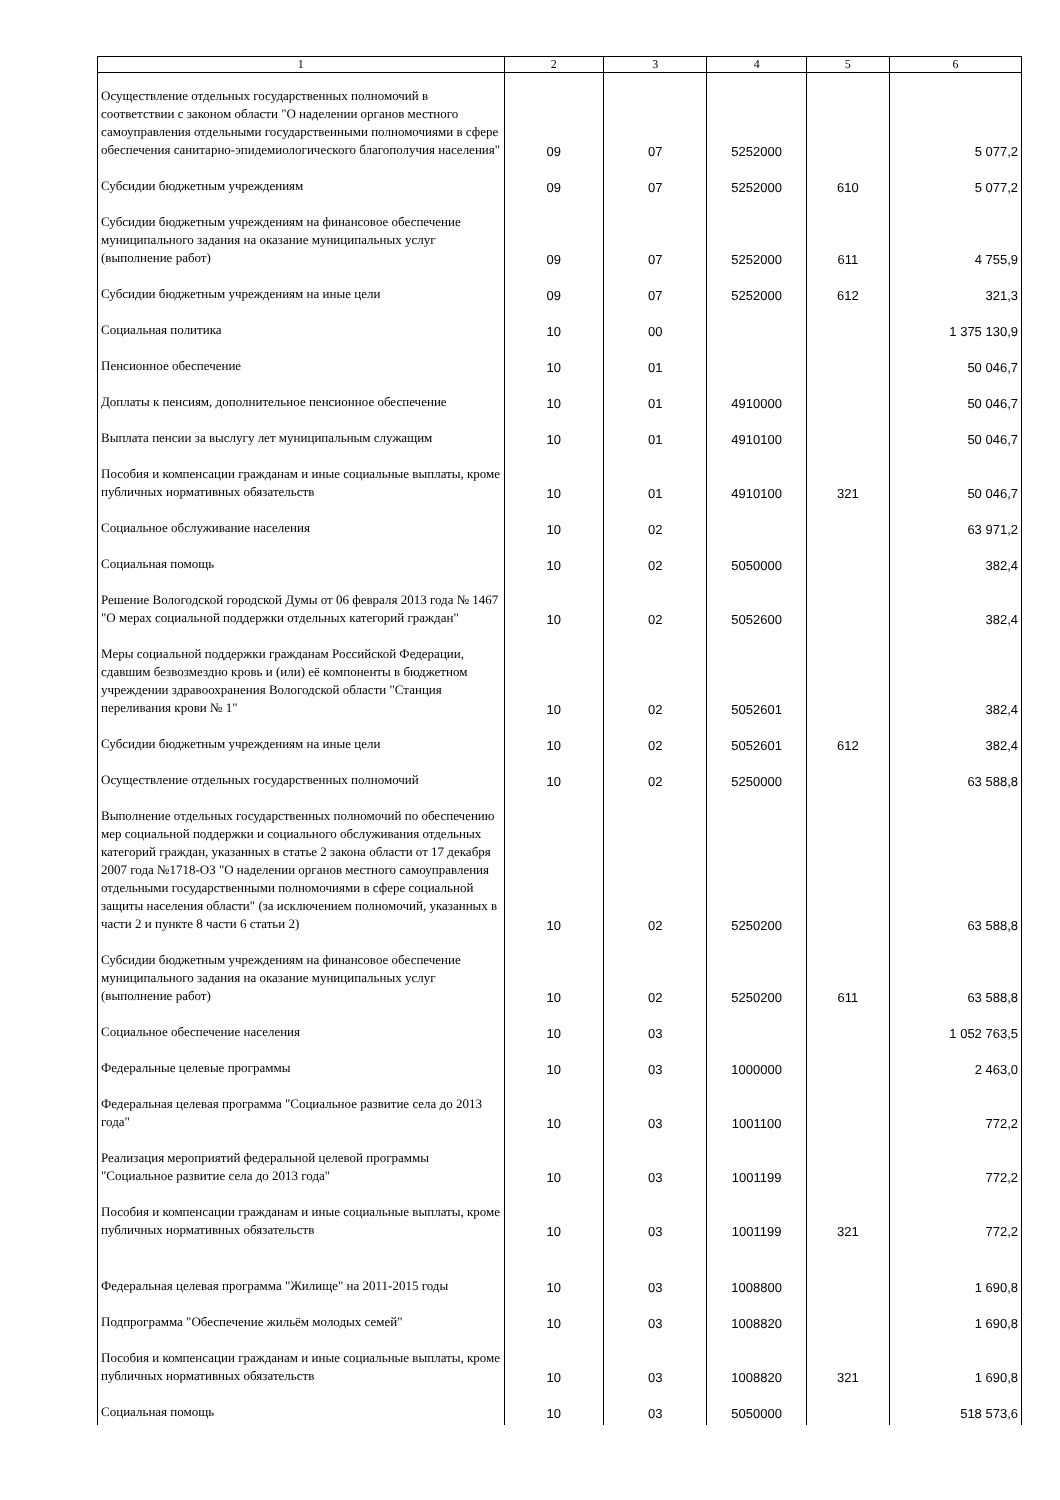| 1 | 2 | 3 | 4 | 5 | 6 |
| --- | --- | --- | --- | --- | --- |
| Осуществление отдельных государственных полномочий в соответствии с законом области "О наделении органов местного самоуправления отдельными государственными полномочиями в сфере обеспечения санитарно-эпидемиологического благополучия населения" | 09 | 07 | 5252000 | | 5 077,2 |
| Субсидии бюджетным учреждениям | 09 | 07 | 5252000 | 610 | 5 077,2 |
| Субсидии бюджетным учреждениям на финансовое обеспечение муниципального задания на оказание муниципальных услуг (выполнение работ) | 09 | 07 | 5252000 | 611 | 4 755,9 |
| Субсидии бюджетным учреждениям на иные цели | 09 | 07 | 5252000 | 612 | 321,3 |
| Социальная политика | 10 | 00 | | | 1 375 130,9 |
| Пенсионное обеспечение | 10 | 01 | | | 50 046,7 |
| Доплаты к пенсиям, дополнительное пенсионное обеспечение | 10 | 01 | 4910000 | | 50 046,7 |
| Выплата пенсии за выслугу лет муниципальным служащим | 10 | 01 | 4910100 | | 50 046,7 |
| Пособия и компенсации гражданам и иные социальные выплаты, кроме публичных нормативных обязательств | 10 | 01 | 4910100 | 321 | 50 046,7 |
| Социальное обслуживание населения | 10 | 02 | | | 63 971,2 |
| Социальная помощь | 10 | 02 | 5050000 | | 382,4 |
| Решение Вологодской городской Думы от 06 февраля 2013 года № 1467 "О мерах социальной поддержки отдельных категорий граждан" | 10 | 02 | 5052600 | | 382,4 |
| Меры социальной поддержки гражданам Российской Федерации, сдавшим безвозмездно кровь и (или) её компоненты в бюджетном учреждении здравоохранения Вологодской области "Станция переливания крови № 1" | 10 | 02 | 5052601 | | 382,4 |
| Субсидии бюджетным учреждениям на иные цели | 10 | 02 | 5052601 | 612 | 382,4 |
| Осуществление отдельных государственных полномочий | 10 | 02 | 5250000 | | 63 588,8 |
| Выполнение отдельных государственных полномочий по обеспечению мер социальной поддержки и социального обслуживания отдельных категорий граждан, указанных в статье 2 закона области от 17 декабря 2007 года №1718-ОЗ "О наделении органов местного самоуправления отдельными государственными полномочиями в сфере социальной защиты населения области" (за исключением полномочий, указанных в части 2 и пункте 8 части 6 статьи 2) | 10 | 02 | 5250200 | | 63 588,8 |
| Субсидии бюджетным учреждениям на финансовое обеспечение муниципального задания на оказание муниципальных услуг (выполнение работ) | 10 | 02 | 5250200 | 611 | 63 588,8 |
| Социальное обеспечение населения | 10 | 03 | | | 1 052 763,5 |
| Федеральные целевые программы | 10 | 03 | 1000000 | | 2 463,0 |
| Федеральная целевая программа "Социальное развитие села до 2013 года" | 10 | 03 | 1001100 | | 772,2 |
| Реализация мероприятий федеральной целевой программы "Социальное развитие села до 2013 года" | 10 | 03 | 1001199 | | 772,2 |
| Пособия и компенсации гражданам и иные социальные выплаты, кроме публичных нормативных обязательств | 10 | 03 | 1001199 | 321 | 772,2 |
| Федеральная целевая программа "Жилище" на 2011-2015 годы | 10 | 03 | 1008800 | | 1 690,8 |
| Подпрограмма "Обеспечение жильём молодых семей" | 10 | 03 | 1008820 | | 1 690,8 |
| Пособия и компенсации гражданам и иные социальные выплаты, кроме публичных нормативных обязательств | 10 | 03 | 1008820 | 321 | 1 690,8 |
| Социальная помощь | 10 | 03 | 5050000 | | 518 573,6 |